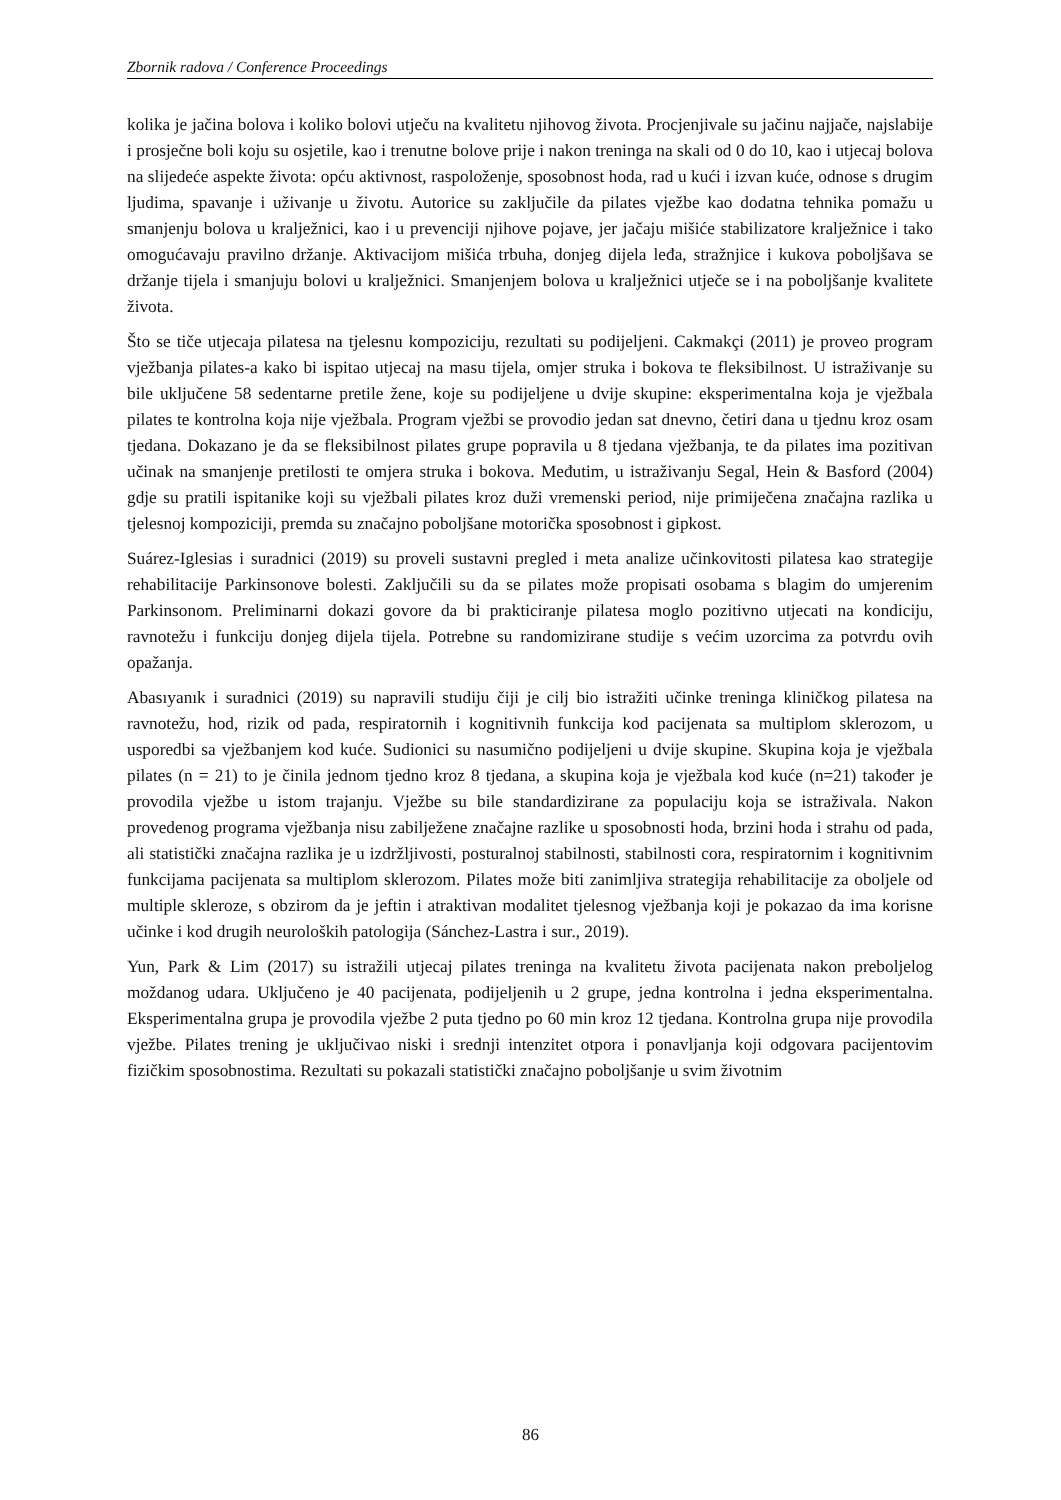Zbornik radova / Conference Proceedings
kolika je jačina bolova i koliko bolovi utječu na kvalitetu njihovog života. Procjenjivale su jačinu najjače, najslabije i prosječne boli koju su osjetile, kao i trenutne bolove prije i nakon treninga na skali od 0 do 10, kao i utjecaj bolova na slijedeće aspekte života: opću aktivnost, raspoloženje, sposobnost hoda, rad u kući i izvan kuće, odnose s drugim ljudima, spavanje i uživanje u životu. Autorice su zaključile da pilates vježbe kao dodatna tehnika pomažu u smanjenju bolova u kralježnici, kao i u prevenciji njihove pojave, jer jačaju mišiće stabilizatore kralježnice i tako omogućavaju pravilno držanje. Aktivacijom mišića trbuha, donjeg dijela leđa, stražnjice i kukova poboljšava se držanje tijela i smanjuju bolovi u kralježnici. Smanjenjem bolova u kralježnici utječe se i na poboljšanje kvalitete života.
Što se tiče utjecaja pilatesa na tjelesnu kompoziciju, rezultati su podijeljeni. Cakmakçi (2011) je proveo program vježbanja pilates-a kako bi ispitao utjecaj na masu tijela, omjer struka i bokova te fleksibilnost. U istraživanje su bile uključene 58 sedentarne pretile žene, koje su podijeljene u dvije skupine: eksperimentalna koja je vježbala pilates te kontrolna koja nije vježbala. Program vježbi se provodio jedan sat dnevno, četiri dana u tjednu kroz osam tjedana. Dokazano je da se fleksibilnost pilates grupe popravila u 8 tjedana vježbanja, te da pilates ima pozitivan učinak na smanjenje pretilosti te omjera struka i bokova. Međutim, u istraživanju Segal, Hein & Basford (2004) gdje su pratili ispitanike koji su vježbali pilates kroz duži vremenski period, nije primiječena značajna razlika u tjelesnoj kompoziciji, premda su značajno poboljšane motorička sposobnost i gipkost.
Suárez-Iglesias i suradnici (2019) su proveli sustavni pregled i meta analize učinkovitosti pilatesa kao strategije rehabilitacije Parkinsonove bolesti. Zaključili su da se pilates može propisati osobama s blagim do umjerenim Parkinsonom. Preliminarni dokazi govore da bi prakticiranje pilatesa moglo pozitivno utjecati na kondiciju, ravnotežu i funkciju donjeg dijela tijela. Potrebne su randomizirane studije s većim uzorcima za potvrdu ovih opažanja.
Abasıyanık i suradnici (2019) su napravili studiju čiji je cilj bio istražiti učinke treninga kliničkog pilatesa na ravnotežu, hod, rizik od pada, respiratornih i kognitivnih funkcija kod pacijenata sa multiplom sklerozom, u usporedbi sa vježbanjem kod kuće. Sudionici su nasumično podijeljeni u dvije skupine. Skupina koja je vježbala pilates (n = 21) to je činila jednom tjedno kroz 8 tjedana, a skupina koja je vježbala kod kuće (n=21) također je provodila vježbe u istom trajanju. Vježbe su bile standardizirane za populaciju koja se istraživala. Nakon provedenog programa vježbanja nisu zabilježene značajne razlike u sposobnosti hoda, brzini hoda i strahu od pada, ali statistički značajna razlika je u izdržljivosti, posturalnoj stabilnosti, stabilnosti cora, respiratornim i kognitivnim funkcijama pacijenata sa multiplom sklerozom. Pilates može biti zanimljiva strategija rehabilitacije za oboljele od multiple skleroze, s obzirom da je jeftin i atraktivan modalitet tjelesnog vježbanja koji je pokazao da ima korisne učinke i kod drugih neuroloških patologija (Sánchez-Lastra i sur., 2019).
Yun, Park & Lim (2017) su istražili utjecaj pilates treninga na kvalitetu života pacijenata nakon preboljelog moždanog udara. Uključeno je 40 pacijenata, podijeljenih u 2 grupe, jedna kontrolna i jedna eksperimentalna. Eksperimentalna grupa je provodila vježbe 2 puta tjedno po 60 min kroz 12 tjedana. Kontrolna grupa nije provodila vježbe. Pilates trening je uključivao niski i srednji intenzitet otpora i ponavljanja koji odgovara pacijentovim fizičkim sposobnostima. Rezultati su pokazali statistički značajno poboljšanje u svim životnim
86